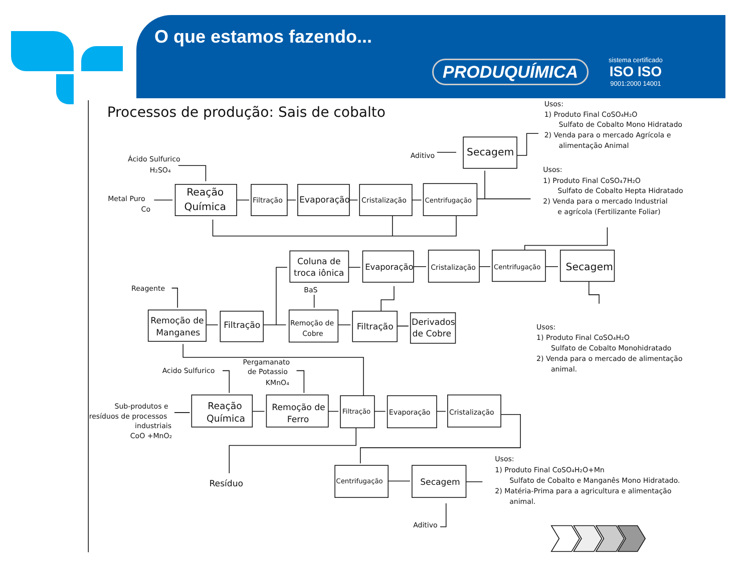O que estamos fazendo...
PRODUQUÍMICA sistema certificado
ISO ISO
9001:2000 14001
Processos de produção: Sais de cobalto
Ácido Sulfurico H₂SO₄ Metal Puro Co Reação Química Filtração Evaporação Cristalização Centrifugação Secagem Aditivo Usos: 1) Produto Final CoSO₄H₂O Sulfato de Cobalto Mono Hidratado 2) Venda para o mercado Agrícola e alimentação Animal Usos: 1) Produto Final CoSO₄7H₂O Sulfato de Cobalto Hepta Hidratado 2) Venda para o mercado Industrial e agrícola (Fertilizante Foliar) Coluna de troca iônica Evaporação Cristalização Centrifugação Secagem Reagente BaS Remoção de Manganes Filtração Remoção de Cobre Filtração Derivados de Cobre Usos: 1) Produto Final CoSO₄H₂O Sulfato de Cobalto Monohidratado 2) Venda para o mercado de alimentação animal. Pergamanato de Potassio KMnO₄ Acido Sulfurico Sub-produtos e resíduos de processos industriais CoO +MnO₂ Reação Química Remoção de Ferro Filtração Evaporação Cristalização Centrifugação Secagem Resíduo Aditivo Usos: 1) Produto Final CoSO₄H₂O+Mn Sulfato de Cobalto e Manganês Mono Hidratado. 2) Matéria-Prima para a agricultura e alimentação animal.